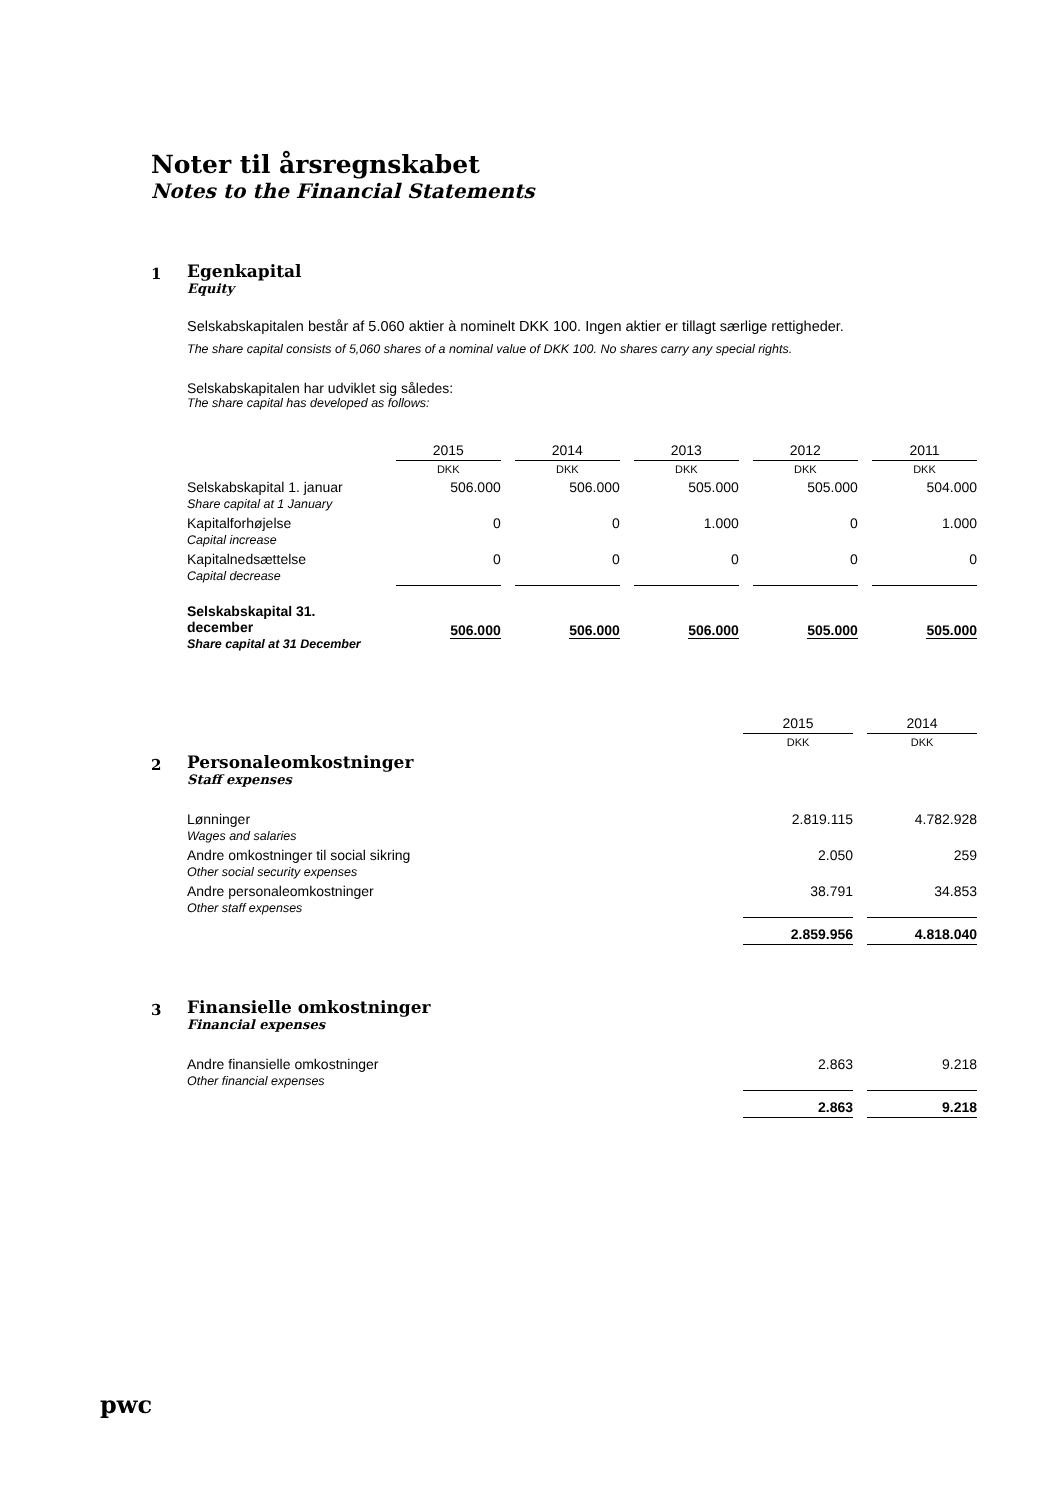Noter til årsregnskabet
Notes to the Financial Statements
1
Egenkapital
Equity
Selskabskapitalen består af 5.060 aktier à nominelt DKK 100. Ingen aktier er tillagt særlige rettigheder.
The share capital consists of 5,060 shares of a nominal value of DKK 100. No shares carry any special rights.
Selskabskapitalen har udviklet sig således:
The share capital has developed as follows:
| | 2015 | 2014 | 2013 | 2012 | 2011 |
| | DKK | DKK | DKK | DKK | DKK |
| Selskabskapital 1. januar Share capital at 1 January | 506.000 | 506.000 | 505.000 | 505.000 | 504.000 |
| Kapitalforhøjelse Capital increase | 0 | 0 | 1.000 | 0 | 1.000 |
| Kapitalnedsættelse Capital decrease | 0 | 0 | 0 | 0 | 0 |
| Selskabskapital 31. december Share capital at 31 December | 506.000 | 506.000 | 506.000 | 505.000 | 505.000 |
| | 2015 | 2014 |
| | DKK | DKK |
| 2 Personaleomkostninger Staff expenses | | |
| Lønninger Wages and salaries | 2.819.115 | 4.782.928 |
| Andre omkostninger til social sikring Other social security expenses | 2.050 | 259 |
| Andre personaleomkostninger Other staff expenses | 38.791 | 34.853 |
| | 2.859.956 | 4.818.040 |
| 3 Finansielle omkostninger Financial expenses | | |
| Andre finansielle omkostninger Other financial expenses | 2.863 | 9.218 |
| | 2.863 | 9.218 |
pwc